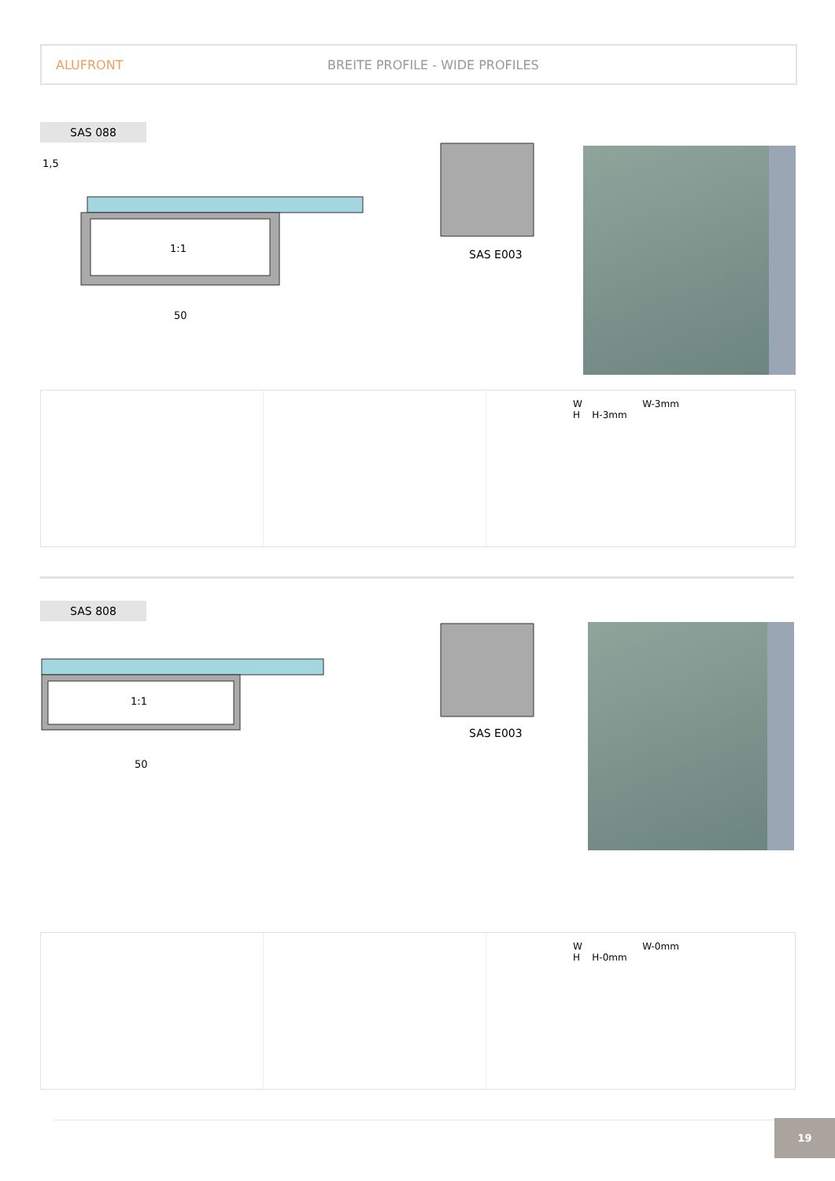ALUFRONT BREITE PROFILE - WIDE PROFILES
SAS 088
1:1
50
1,5
SAS E003
W W-3mm
H H-3mm
SAS 808
1:1
50
SAS E003
W W-0mm
H H-0mm
19